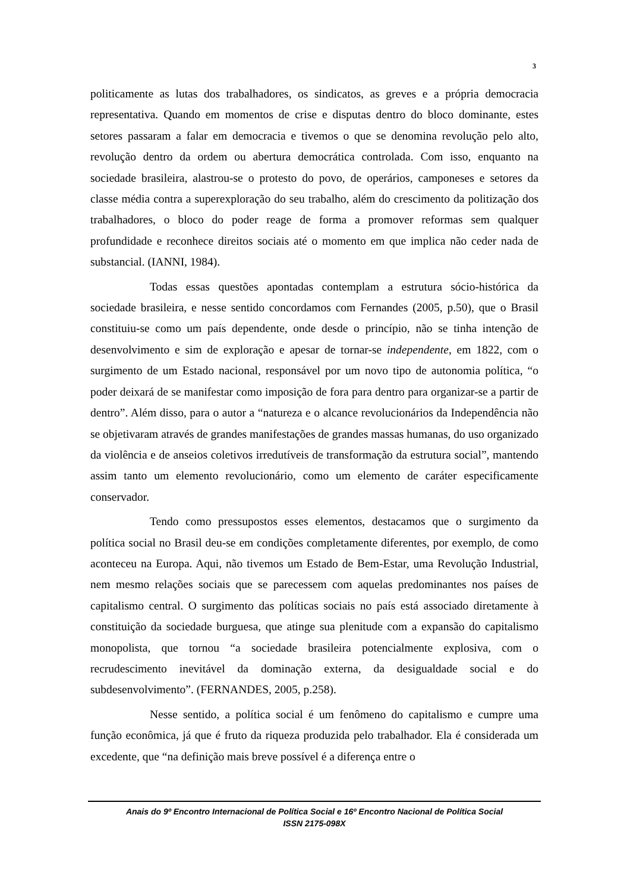3
politicamente as lutas dos trabalhadores, os sindicatos, as greves e a própria democracia representativa. Quando em momentos de crise e disputas dentro do bloco dominante, estes setores passaram a falar em democracia e tivemos o que se denomina revolução pelo alto, revolução dentro da ordem ou abertura democrática controlada. Com isso, enquanto na sociedade brasileira, alastrou-se o protesto do povo, de operários, camponeses e setores da classe média contra a superexploração do seu trabalho, além do crescimento da politização dos trabalhadores, o bloco do poder reage de forma a promover reformas sem qualquer profundidade e reconhece direitos sociais até o momento em que implica não ceder nada de substancial. (IANNI, 1984).
Todas essas questões apontadas contemplam a estrutura sócio-histórica da sociedade brasileira, e nesse sentido concordamos com Fernandes (2005, p.50), que o Brasil constituiu-se como um país dependente, onde desde o princípio, não se tinha intenção de desenvolvimento e sim de exploração e apesar de tornar-se independente, em 1822, com o surgimento de um Estado nacional, responsável por um novo tipo de autonomia política, “o poder deixará de se manifestar como imposição de fora para dentro para organizar-se a partir de dentro”. Além disso, para o autor a “natureza e o alcance revolucionários da Independência não se objetivaram através de grandes manifestações de grandes massas humanas, do uso organizado da violência e de anseios coletivos irredutíveis de transformação da estrutura social”, mantendo assim tanto um elemento revolucionário, como um elemento de caráter especificamente conservador.
Tendo como pressupostos esses elementos, destacamos que o surgimento da política social no Brasil deu-se em condições completamente diferentes, por exemplo, de como aconteceu na Europa. Aqui, não tivemos um Estado de Bem-Estar, uma Revolução Industrial, nem mesmo relações sociais que se parecessem com aquelas predominantes nos países de capitalismo central. O surgimento das políticas sociais no país está associado diretamente à constituição da sociedade burguesa, que atinge sua plenitude com a expansão do capitalismo monopolista, que tornou “a sociedade brasileira potencialmente explosiva, com o recrudescimento inevitável da dominação externa, da desigualdade social e do subdesenvolvimento”. (FERNANDES, 2005, p.258).
Nesse sentido, a política social é um fenômeno do capitalismo e cumpre uma função econômica, já que é fruto da riqueza produzida pelo trabalhador. Ela é considerada um excedente, que “na definição mais breve possível é a diferença entre o
Anais do 9º Encontro Internacional de Política Social e 16º Encontro Nacional de Política Social
ISSN 2175-098X